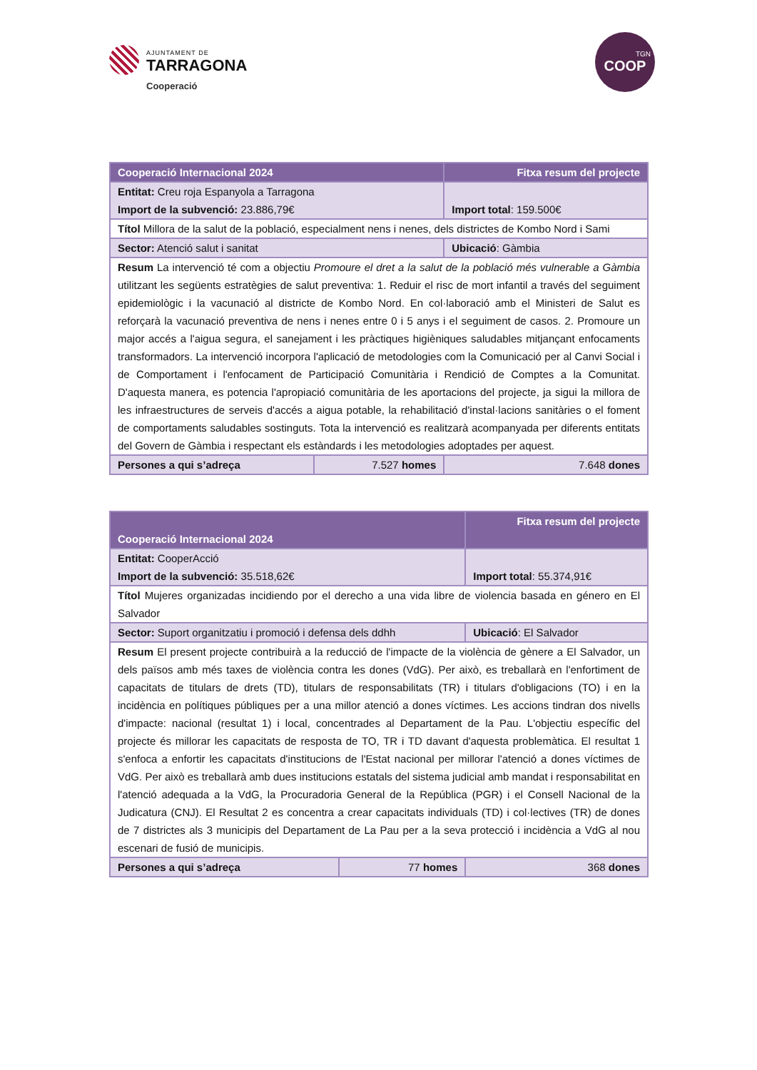AJUNTAMENT DE
TARRAGONA
Cooperació
TGN
COOP
| Cooperació Internacional 2024 | | Fitxa resum del projecte |
| --- | --- | --- |
| Entitat: Creu roja Espanyola a Tarragona Import de la subvenció: 23.886,79€ | | Import total : 159.500€ |
| Títol Millora de la salut de la població, especialment nens i nenes, dels districtes de Kombo Nord i Sami | | |
| Sector: Atenció salut i sanitat | | Ubicació : Gàmbia |
| Resum La intervenció té com a objectiu Promoure el dret a la salut de la població més vulnerable a Gàmbia utilitzant les següents estratègies de salut preventiva: 1. Reduir el risc de mort infantil a través del seguiment epidemiològic i la vacunació al districte de Kombo Nord. En col·laboració amb el Ministeri de Salut es reforçarà la vacunació preventiva de nens i nenes entre 0 i 5 anys i el seguiment de casos. 2. Promoure un major accés a l'aigua segura, el sanejament i les pràctiques higièniques saludables mitjançant enfocaments transformadors. La intervenció incorpora l'aplicació de metodologies com la Comunicació per al Canvi Social i de Comportament i l'enfocament de Participació Comunitària i Rendició de Comptes a la Comunitat. D'aquesta manera, es potencia l'apropiació comunitària de les aportacions del projecte, ja sigui la millora de les infraestructures de serveis d'accés a aigua potable, la rehabilitació d'instal·lacions sanitàries o el foment de comportaments saludables sostinguts. Tota la intervenció es realitzarà acompanyada per diferents entitats del Govern de Gàmbia i respectant els estàndards i les metodologies adoptades per aquest. | | |
| Persones a qui s’adreça | 7.527 homes | 7.648 dones |
| Cooperació Internacional 2024 | | Fitxa resum del projecte |
| --- | --- | --- |
| Entitat: CooperAcció Import de la subvenció: 35.518,62€ | | Import total : 55.374,91€ |
| Títol Mujeres organizadas incidiendo por el derecho a una vida libre de violencia basada en género en El Salvador | | |
| Sector: Suport organitzatiu i promoció i defensa dels ddhh | | Ubicació : El Salvador |
| Resum El present projecte contribuirà a la reducció de l'impacte de la violència de gènere a El Salvador, un dels països amb més taxes de violència contra les dones (VdG). Per això, es treballarà en l'enfortiment de capacitats de titulars de drets (TD), titulars de responsabilitats (TR) i titulars d'obligacions (TO) i en la incidència en polítiques públiques per a una millor atenció a dones víctimes. Les accions tindran dos nivells d'impacte: nacional (resultat 1) i local, concentrades al Departament de la Pau. L'objectiu específic del projecte és millorar les capacitats de resposta de TO, TR i TD davant d'aquesta problemàtica. El resultat 1 s'enfoca a enfortir les capacitats d'institucions de l'Estat nacional per millorar l'atenció a dones víctimes de VdG. Per això es treballarà amb dues institucions estatals del sistema judicial amb mandat i responsabilitat en l'atenció adequada a la VdG, la Procuradoria General de la República (PGR) i el Consell Nacional de la Judicatura (CNJ). El Resultat 2 es concentra a crear capacitats individuals (TD) i col·lectives (TR) de dones de 7 districtes als 3 municipis del Departament de La Pau per a la seva protecció i incidència a VdG al nou escenari de fusió de municipis. | | |
| Persones a qui s’adreça | 77 homes | 368 dones |